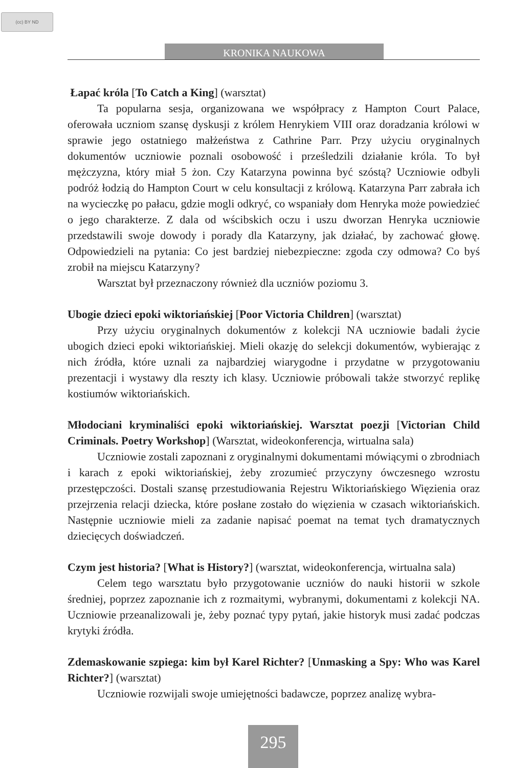(cc) BY ND
KRONIKA NAUKOWA
Łapać króla [To Catch a King] (warsztat)
Ta popularna sesja, organizowana we współpracy z Hampton Court Palace, oferowała uczniom szansę dyskusji z królem Henrykiem VIII oraz doradzania królowi w sprawie jego ostatniego małżeństwa z Cathrine Parr. Przy użyciu oryginalnych dokumentów uczniowie poznali osobowość i prześledzili działanie króla. To był mężczyzna, który miał 5 żon. Czy Katarzyna powinna być szóstą? Uczniowie odbyli podróż łodzią do Hampton Court w celu konsultacji z królową. Katarzyna Parr zabrała ich na wycieczkę po pałacu, gdzie mogli odkryć, co wspaniały dom Henryka może powiedzieć o jego charakterze. Z dala od wścibskich oczu i uszu dworzan Henryka uczniowie przedstawili swoje dowody i porady dla Katarzyny, jak działać, by zachować głowę. Odpowiedzieli na pytania: Co jest bardziej niebezpieczne: zgoda czy odmowa? Co byś zrobił na miejscu Katarzyny?
Warsztat był przeznaczony również dla uczniów poziomu 3.
Ubogie dzieci epoki wiktoriańskiej [Poor Victoria Children] (warsztat)
Przy użyciu oryginalnych dokumentów z kolekcji NA uczniowie badali życie ubogich dzieci epoki wiktoriańskiej. Mieli okazję do selekcji dokumentów, wybierając z nich źródła, które uznali za najbardziej wiarygodne i przydatne w przygotowaniu prezentacji i wystawy dla reszty ich klasy. Uczniowie próbowali także stworzyć replikę kostiumów wiktoriańskich.
Młodociani kryminaliści epoki wiktoriańskiej. Warsztat poezji [Victorian Child Criminals. Poetry Workshop] (Warsztat, wideokonferencja, wirtualna sala)
Uczniowie zostali zapoznani z oryginalnymi dokumentami mówiącymi o zbrodniach i karach z epoki wiktoriańskiej, żeby zrozumieć przyczyny ówczesnego wzrostu przestępczości. Dostali szansę przestudiowania Rejestru Wiktoriańskiego Więzienia oraz przejrzenia relacji dziecka, które posłane zostało do więzienia w czasach wiktoriańskich. Następnie uczniowie mieli za zadanie napisać poemat na temat tych dramatycznych dziecięcych doświadczeń.
Czym jest historia? [What is History?] (warsztat, wideokonferencja, wirtualna sala)
Celem tego warsztatu było przygotowanie uczniów do nauki historii w szkole średniej, poprzez zapoznanie ich z rozmaitymi, wybranymi, dokumentami z kolekcji NA. Uczniowie przeanalizowali je, żeby poznać typy pytań, jakie historyk musi zadać podczas krytyki źródła.
Zdemaskowanie szpiega: kim był Karel Richter? [Unmasking a Spy: Who was Karel Richter?] (warsztat)
Uczniowie rozwijali swoje umiejętności badawcze, poprzez analizę wybra-
295